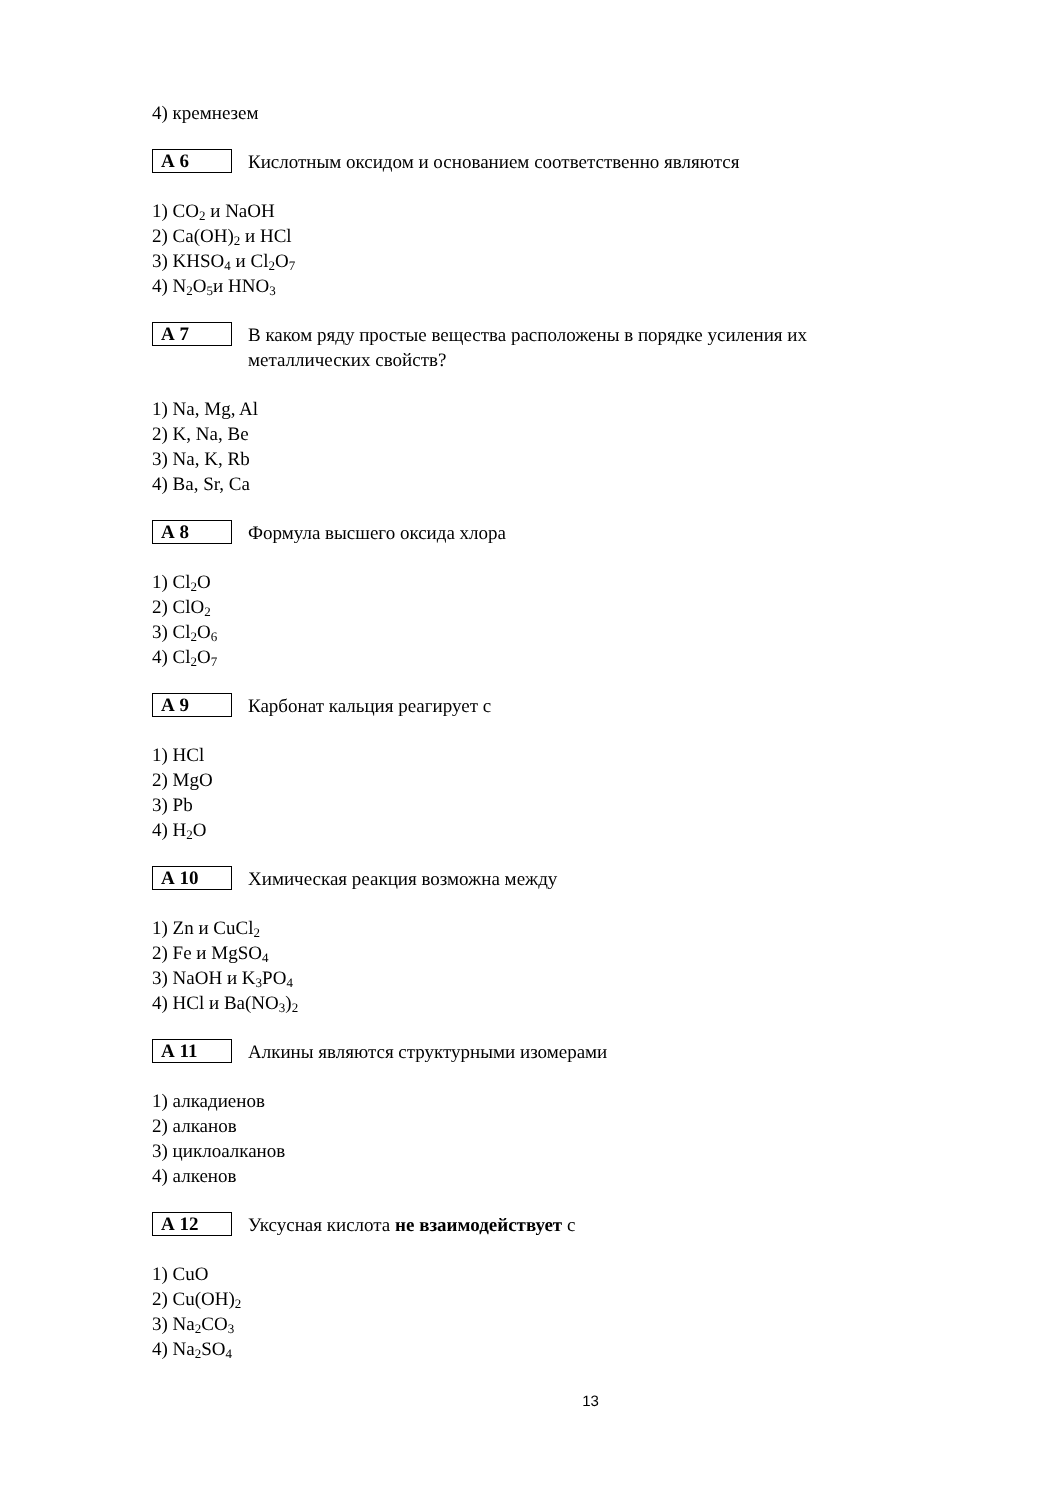4) кремнезем
А 6
Кислотным оксидом и основанием соответственно являются
1) CO<sub>2</sub> и NaOH
2) Ca(OH)<sub>2</sub> и HCl
3) KHSO<sub>4</sub> и Cl<sub>2</sub>O<sub>7</sub>
4) N<sub>2</sub>O<sub>5</sub>и HNO<sub>3</sub>
А 7
В каком ряду простые вещества расположены в порядке усиления их металлических свойств?
1) Na, Mg, Al
2) K, Na, Be
3) Na, K, Rb
4) Ba, Sr, Ca
А 8
Формула высшего оксида хлора
1) Cl<sub>2</sub>O
2) ClO<sub>2</sub>
3) Cl<sub>2</sub>O<sub>6</sub>
4) Cl<sub>2</sub>O<sub>7</sub>
А 9
Карбонат кальция реагирует с
1) HCl
2) MgO
3) Pb
4) H<sub>2</sub>O
А 10
Химическая реакция возможна между
1) Zn и CuCl<sub>2</sub>
2) Fe и MgSO<sub>4</sub>
3) NaOH и K<sub>3</sub>PO<sub>4</sub>
4) HCl и Ba(NO<sub>3</sub>)<sub>2</sub>
А 11
Алкины являются структурными изомерами
1) алкадиенов
2) алканов
3) циклоалканов
4) алкенов
А 12
Уксусная кислота не взаимодействует с
1) CuO
2) Cu(OH)<sub>2</sub>
3) Na<sub>2</sub>CO<sub>3</sub>
4) Na<sub>2</sub>SO<sub>4</sub>
13